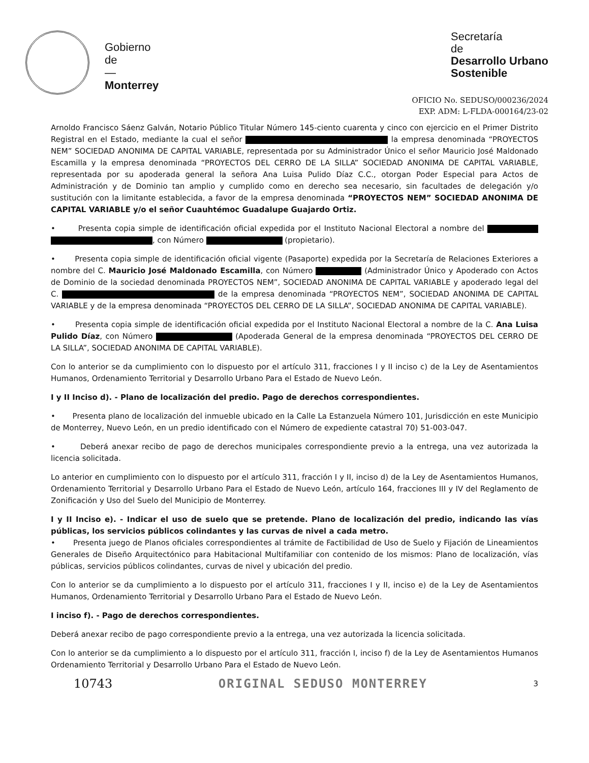Gobierno
de
—
Monterrey
Secretaría
de
Desarrollo Urbano
Sostenible
OFICIO No. SEDUSO/000236/2024
EXP. ADM: L-FLDA-000164/23-02
Arnoldo Francisco Sáenz Galván, Notario Público Titular Número 145-ciento cuarenta y cinco con ejercicio en el Primer Distrito Registral en el Estado, mediante la cual el señor la empresa denominada “PROYECTOS NEM” SOCIEDAD ANONIMA DE CAPITAL VARIABLE, representada por su Administrador Único el señor Mauricio José Maldonado Escamilla y la empresa denominada “PROYECTOS DEL CERRO DE LA SILLA” SOCIEDAD ANONIMA DE CAPITAL VARIABLE, representada por su apoderada general la señora Ana Luisa Pulido Díaz C.C., otorgan Poder Especial para Actos de Administración y de Dominio tan amplio y cumplido como en derecho sea necesario, sin facultades de delegación y/o sustitución con la limitante establecida, a favor de la empresa denominada “PROYECTOS NEM” SOCIEDAD ANONIMA DE CAPITAL VARIABLE y/o el señor Cuauhtémoc Guadalupe Guajardo Ortiz.
• Presenta copia simple de identificación oficial expedida por el Instituto Nacional Electoral a nombre del , con Número (propietario).
• Presenta copia simple de identificación oficial vigente (Pasaporte) expedida por la Secretaría de Relaciones Exteriores a nombre del C. Mauricio José Maldonado Escamilla, con Número (Administrador Único y Apoderado con Actos de Dominio de la sociedad denominada PROYECTOS NEM”, SOCIEDAD ANONIMA DE CAPITAL VARIABLE y apoderado legal del C. de la empresa denominada “PROYECTOS NEM”, SOCIEDAD ANONIMA DE CAPITAL VARIABLE y de la empresa denominada “PROYECTOS DEL CERRO DE LA SILLA”, SOCIEDAD ANONIMA DE CAPITAL VARIABLE).
• Presenta copia simple de identificación oficial expedida por el Instituto Nacional Electoral a nombre de la C. Ana Luisa Pulido Díaz, con Número (Apoderada General de la empresa denominada “PROYECTOS DEL CERRO DE LA SILLA”, SOCIEDAD ANONIMA DE CAPITAL VARIABLE).
Con lo anterior se da cumplimiento con lo dispuesto por el artículo 311, fracciones I y II inciso c) de la Ley de Asentamientos Humanos, Ordenamiento Territorial y Desarrollo Urbano Para el Estado de Nuevo León.
I y II Inciso d). - Plano de localización del predio. Pago de derechos correspondientes.
• Presenta plano de localización del inmueble ubicado en la Calle La Estanzuela Número 101, Jurisdicción en este Municipio de Monterrey, Nuevo León, en un predio identificado con el Número de expediente catastral 70) 51-003-047.
• Deberá anexar recibo de pago de derechos municipales correspondiente previo a la entrega, una vez autorizada la licencia solicitada.
Lo anterior en cumplimiento con lo dispuesto por el artículo 311, fracción I y II, inciso d) de la Ley de Asentamientos Humanos, Ordenamiento Territorial y Desarrollo Urbano Para el Estado de Nuevo León, artículo 164, fracciones III y IV del Reglamento de Zonificación y Uso del Suelo del Municipio de Monterrey.
I y II Inciso e). - Indicar el uso de suelo que se pretende. Plano de localización del predio, indicando las vías públicas, los servicios públicos colindantes y las curvas de nivel a cada metro.
• Presenta juego de Planos oficiales correspondientes al trámite de Factibilidad de Uso de Suelo y Fijación de Lineamientos Generales de Diseño Arquitectónico para Habitacional Multifamiliar con contenido de los mismos: Plano de localización, vías públicas, servicios públicos colindantes, curvas de nivel y ubicación del predio.
Con lo anterior se da cumplimiento a lo dispuesto por el artículo 311, fracciones I y II, inciso e) de la Ley de Asentamientos Humanos, Ordenamiento Territorial y Desarrollo Urbano Para el Estado de Nuevo León.
I inciso f). - Pago de derechos correspondientes.
Deberá anexar recibo de pago correspondiente previo a la entrega, una vez autorizada la licencia solicitada.
Con lo anterior se da cumplimiento a lo dispuesto por el artículo 311, fracción I, inciso f) de la Ley de Asentamientos Humanos Ordenamiento Territorial y Desarrollo Urbano Para el Estado de Nuevo León.
10743 ORIGINAL SEDUSO MONTERREY 3